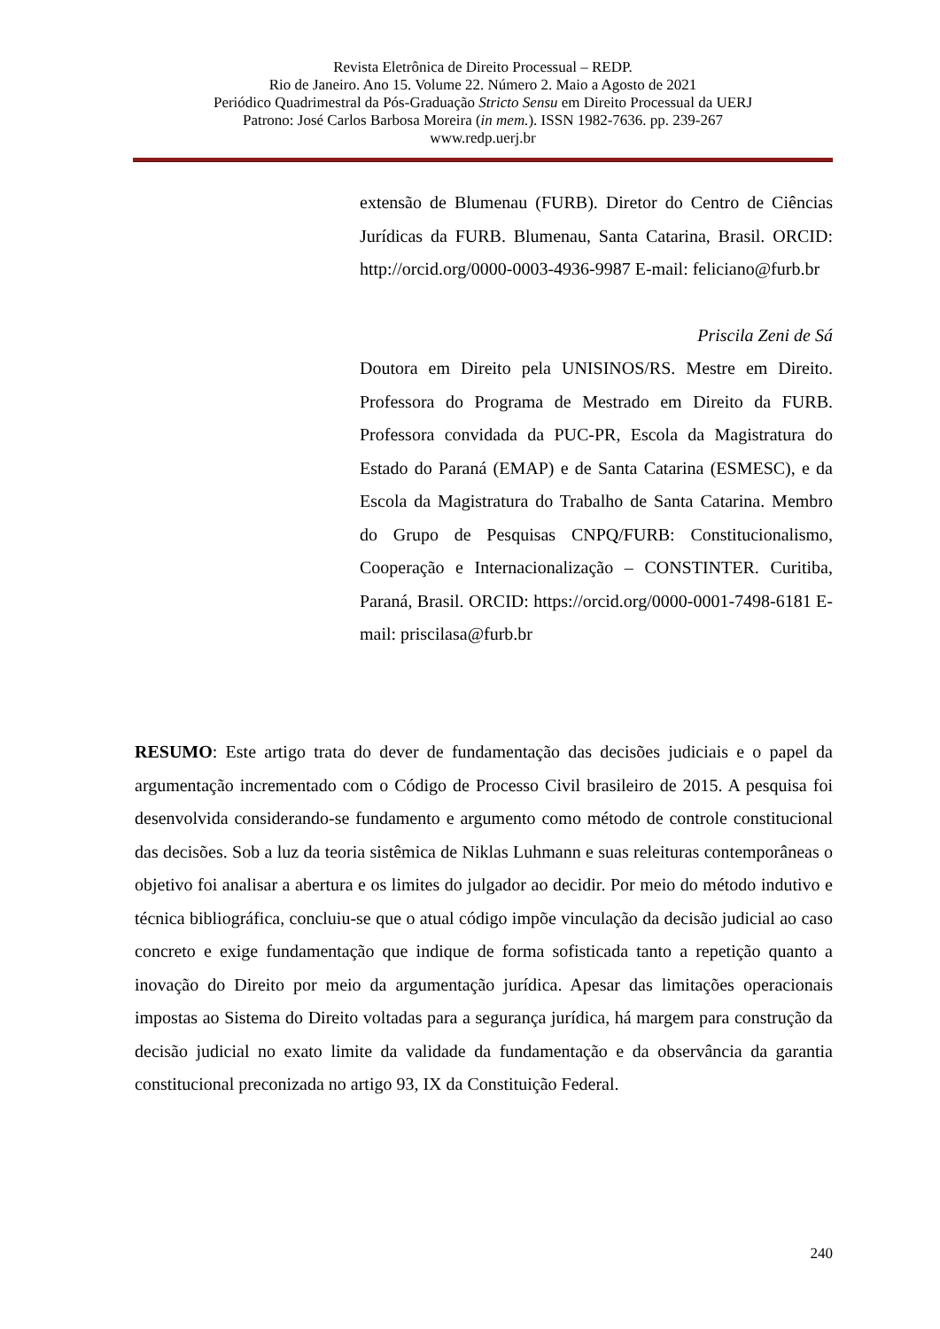Revista Eletrônica de Direito Processual – REDP.
Rio de Janeiro. Ano 15. Volume 22. Número 2. Maio a Agosto de 2021
Periódico Quadrimestral da Pós-Graduação Stricto Sensu em Direito Processual da UERJ
Patrono: José Carlos Barbosa Moreira (in mem.). ISSN 1982-7636. pp. 239-267
www.redp.uerj.br
extensão de Blumenau (FURB). Diretor do Centro de Ciências Jurídicas da FURB. Blumenau, Santa Catarina, Brasil. ORCID: http://orcid.org/0000-0003-4936-9987 E-mail: feliciano@furb.br
Priscila Zeni de Sá
Doutora em Direito pela UNISINOS/RS. Mestre em Direito. Professora do Programa de Mestrado em Direito da FURB. Professora convidada da PUC-PR, Escola da Magistratura do Estado do Paraná (EMAP) e de Santa Catarina (ESMESC), e da Escola da Magistratura do Trabalho de Santa Catarina. Membro do Grupo de Pesquisas CNPQ/FURB: Constitucionalismo, Cooperação e Internacionalização – CONSTINTER. Curitiba, Paraná, Brasil. ORCID: https://orcid.org/0000-0001-7498-6181 E-mail: priscilasa@furb.br
RESUMO: Este artigo trata do dever de fundamentação das decisões judiciais e o papel da argumentação incrementado com o Código de Processo Civil brasileiro de 2015. A pesquisa foi desenvolvida considerando-se fundamento e argumento como método de controle constitucional das decisões. Sob a luz da teoria sistêmica de Niklas Luhmann e suas releituras contemporâneas o objetivo foi analisar a abertura e os limites do julgador ao decidir. Por meio do método indutivo e técnica bibliográfica, concluiu-se que o atual código impõe vinculação da decisão judicial ao caso concreto e exige fundamentação que indique de forma sofisticada tanto a repetição quanto a inovação do Direito por meio da argumentação jurídica. Apesar das limitações operacionais impostas ao Sistema do Direito voltadas para a segurança jurídica, há margem para construção da decisão judicial no exato limite da validade da fundamentação e da observância da garantia constitucional preconizada no artigo 93, IX da Constituição Federal.
240